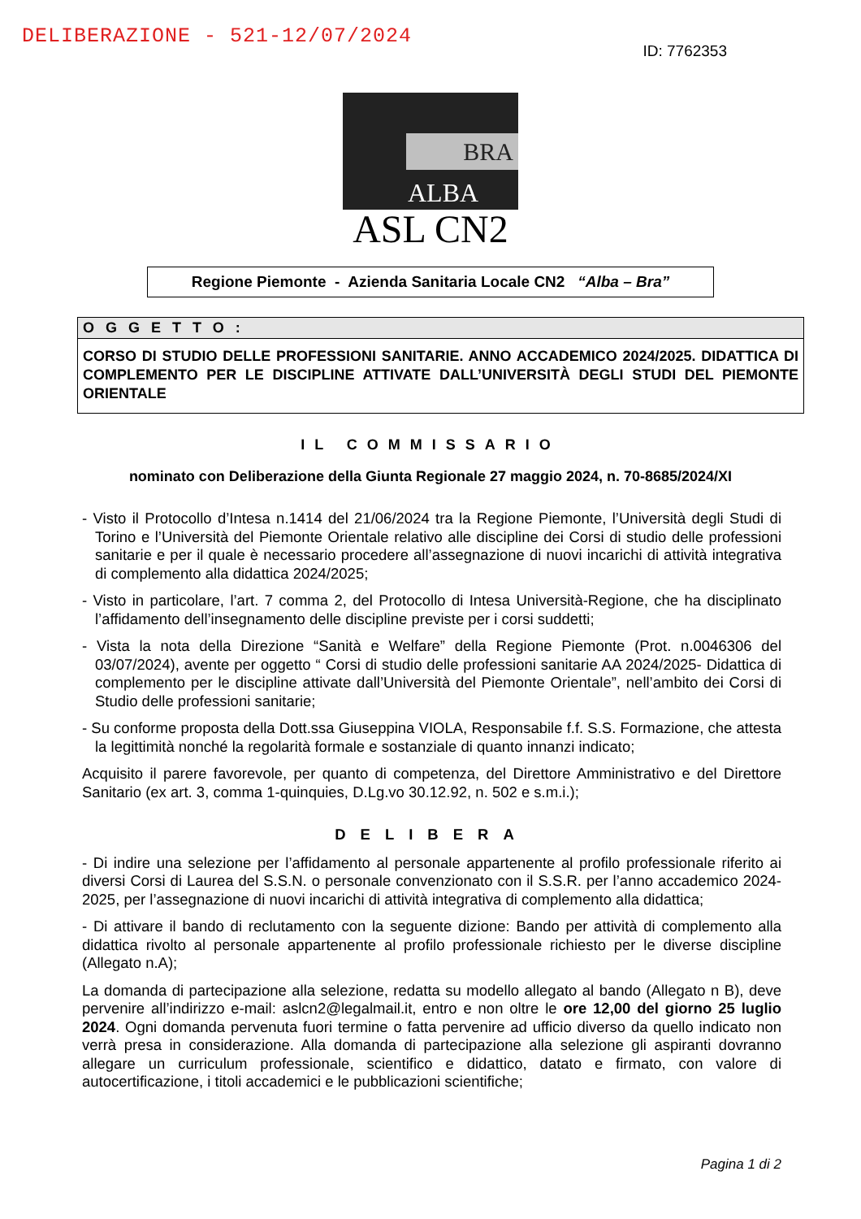DELIBERAZIONE - 521-12/07/2024
ID: 7762353
BRA
ALBA
ASL CN2
Regione Piemonte - Azienda Sanitaria Locale CN2 “Alba – Bra”
OGGETTO:
CORSO DI STUDIO DELLE PROFESSIONI SANITARIE. ANNO ACCADEMICO 2024/2025. DIDATTICA DI COMPLEMENTO PER LE DISCIPLINE ATTIVATE DALL’UNIVERSITÀ DEGLI STUDI DEL PIEMONTE ORIENTALE
IL COMMISSARIO
nominato con Deliberazione della Giunta Regionale 27 maggio 2024, n. 70-8685/2024/XI
- Visto il Protocollo d’Intesa n.1414 del 21/06/2024 tra la Regione Piemonte, l’Università degli Studi di Torino e l’Università del Piemonte Orientale relativo alle discipline dei Corsi di studio delle professioni sanitarie e per il quale è necessario procedere all’assegnazione di nuovi incarichi di attività integrativa di complemento alla didattica 2024/2025;
- Visto in particolare, l’art. 7 comma 2, del Protocollo di Intesa Università-Regione, che ha disciplinato l’affidamento dell’insegnamento delle discipline previste per i corsi suddetti;
- Vista la nota della Direzione “Sanità e Welfare” della Regione Piemonte (Prot. n.0046306 del 03/07/2024), avente per oggetto “ Corsi di studio delle professioni sanitarie AA 2024/2025- Didattica di complemento per le discipline attivate dall’Università del Piemonte Orientale”, nell’ambito dei Corsi di Studio delle professioni sanitarie;
- Su conforme proposta della Dott.ssa Giuseppina VIOLA, Responsabile f.f. S.S. Formazione, che attesta la legittimità nonché la regolarità formale e sostanziale di quanto innanzi indicato;
Acquisito il parere favorevole, per quanto di competenza, del Direttore Amministrativo e del Direttore Sanitario (ex art. 3, comma 1-quinquies, D.Lg.vo 30.12.92, n. 502 e s.m.i.);
DELIBERA
- Di indire una selezione per l’affidamento al personale appartenente al profilo professionale riferito ai diversi Corsi di Laurea del S.S.N. o personale convenzionato con il S.S.R. per l’anno accademico 2024-2025, per l’assegnazione di nuovi incarichi di attività integrativa di complemento alla didattica;
- Di attivare il bando di reclutamento con la seguente dizione: Bando per attività di complemento alla didattica rivolto al personale appartenente al profilo professionale richiesto per le diverse discipline (Allegato n.A);
La domanda di partecipazione alla selezione, redatta su modello allegato al bando (Allegato n B), deve pervenire all’indirizzo e-mail: aslcn2@legalmail.it, entro e non oltre le ore 12,00 del giorno 25 luglio 2024. Ogni domanda pervenuta fuori termine o fatta pervenire ad ufficio diverso da quello indicato non verrà presa in considerazione. Alla domanda di partecipazione alla selezione gli aspiranti dovranno allegare un curriculum professionale, scientifico e didattico, datato e firmato, con valore di autocertificazione, i titoli accademici e le pubblicazioni scientifiche;
Pagina 1 di 2